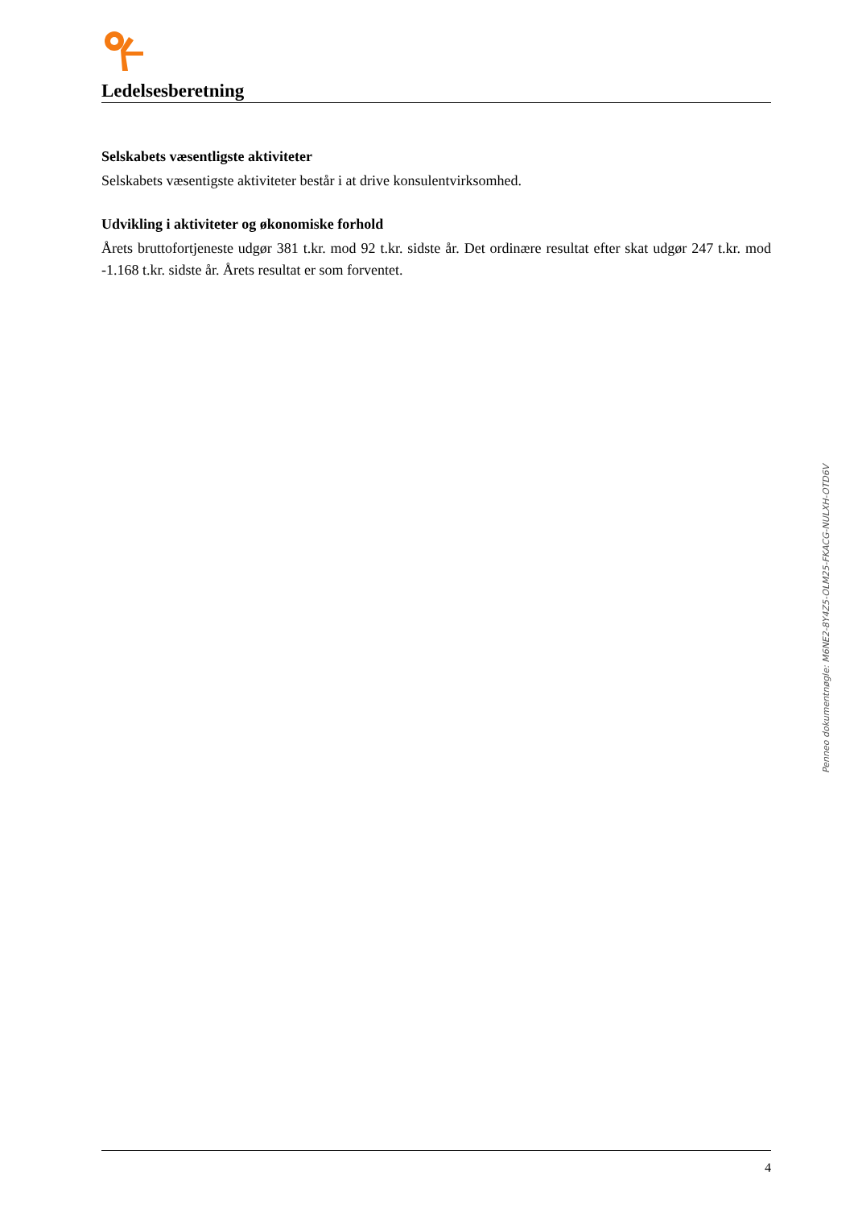Ledelsesberetning
Selskabets væsentligste aktiviteter
Selskabets væsentigste aktiviteter består i at drive konsulentvirksomhed.
Udvikling i aktiviteter og økonomiske forhold
Årets bruttofortjeneste udgør 381 t.kr. mod 92 t.kr. sidste år. Det ordinære resultat efter skat udgør 247 t.kr. mod -1.168 t.kr. sidste år. Årets resultat er som forventet.
Penneo dokumentnøgle: M6NE2-8Y4Z5-OLM25-FKACG-NULXH-OTD6V
4